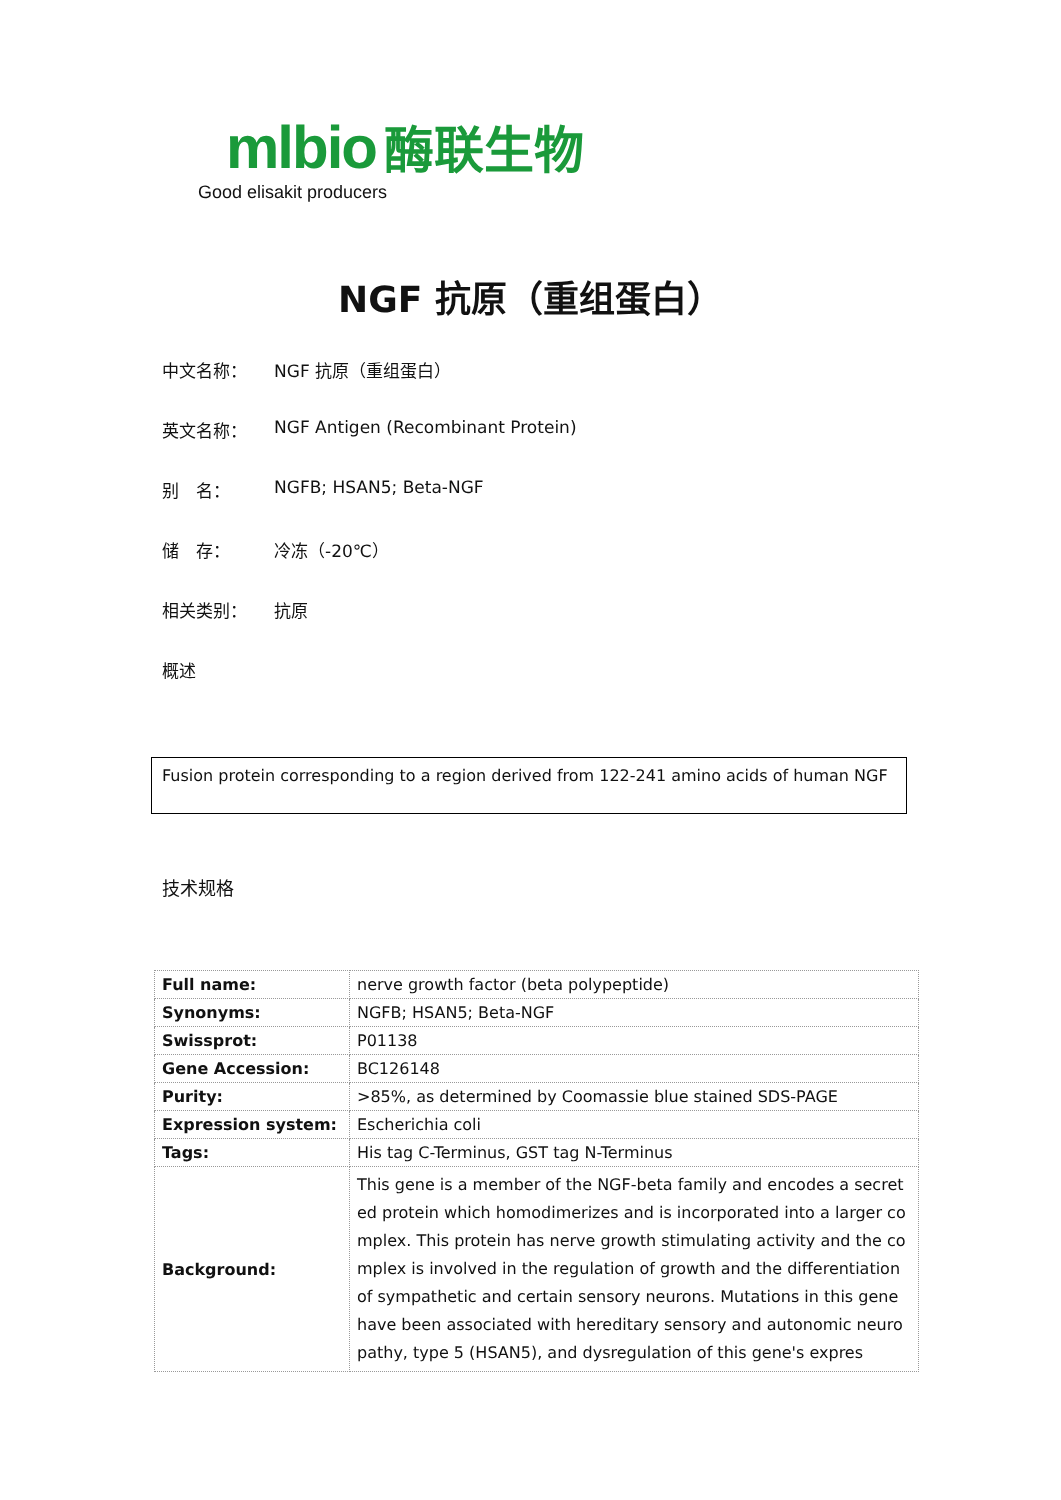mlbio 酶联生物
Good elisakit producers
NGF 抗原（重组蛋白）
中文名称： NGF 抗原（重组蛋白）
英文名称： NGF Antigen (Recombinant Protein)
别　名： NGFB; HSAN5; Beta-NGF
储　存： 冷冻（-20℃）
相关类别： 抗原
概述
Fusion protein corresponding to a region derived from 122-241 amino acids of human NGF
技术规格
| Full name: | nerve growth factor (beta polypeptide) |
| Synonyms: | NGFB; HSAN5; Beta-NGF |
| Swissprot: | P01138 |
| Gene Accession: | BC126148 |
| Purity: | >85%, as determined by Coomassie blue stained SDS-PAGE |
| Expression system: | Escherichia coli |
| Tags: | His tag C-Terminus, GST tag N-Terminus |
| Background: | This gene is a member of the NGF-beta family and encodes a secreted protein which homodimerizes and is incorporated into a larger complex. This protein has nerve growth stimulating activity and the complex is involved in the regulation of growth and the differentiation of sympathetic and certain sensory neurons. Mutations in this gene have been associated with hereditary sensory and autonomic neuropathy, type 5 (HSAN5), and dysregulation of this gene's expres |